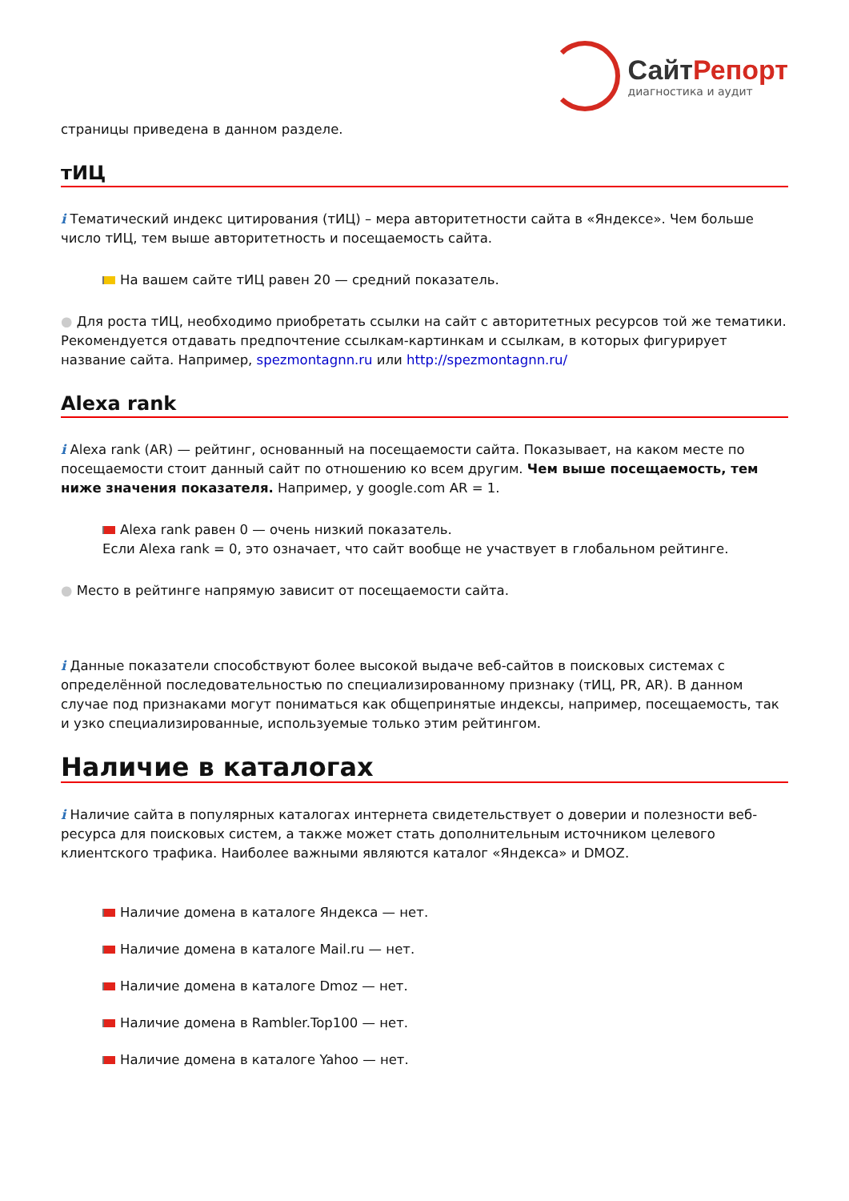Сайт Репорт
диагностика и аудит
страницы приведена в данном разделе.
тИЦ
i Тематический индекс цитирования (тИЦ) – мера авторитетности сайта в «Яндексе». Чем больше число тИЦ, тем выше авторитетность и посещаемость сайта.
На вашем сайте тИЦ равен 20 — средний показатель.
● Для роста тИЦ, необходимо приобретать ссылки на сайт с авторитетных ресурсов той же тематики. Рекомендуется отдавать предпочтение ссылкам-картинкам и ссылкам, в которых фигурирует название сайта. Например, spezmontagnn.ru или http://spezmontagnn.ru/
Alexa rank
i Alexa rank (AR) — рейтинг, основанный на посещаемости сайта. Показывает, на каком месте по посещаемости стоит данный сайт по отношению ко всем другим. Чем выше посещаемость, тем ниже значения показателя. Например, у google.com AR = 1.
Alexa rank равен 0 — очень низкий показатель.
Если Alexa rank = 0, это означает, что сайт вообще не участвует в глобальном рейтинге.
● Место в рейтинге напрямую зависит от посещаемости сайта.
i Данные показатели способствуют более высокой выдаче веб-сайтов в поисковых системах с определённой последовательностью по специализированному признаку (тИЦ, PR, AR). В данном случае под признаками могут пониматься как общепринятые индексы, например, посещаемость, так и узко специализированные, используемые только этим рейтингом.
Наличие в каталогах
i Наличие сайта в популярных каталогах интернета свидетельствует о доверии и полезности веб-ресурса для поисковых систем, а также может стать дополнительным источником целевого клиентского трафика. Наиболее важными являются каталог «Яндекса» и DMOZ.
Наличие домена в каталоге Яндекса — нет.
Наличие домена в каталоге Mail.ru — нет.
Наличие домена в каталоге Dmoz — нет.
Наличие домена в Rambler.Top100 — нет.
Наличие домена в каталоге Yahoo — нет.